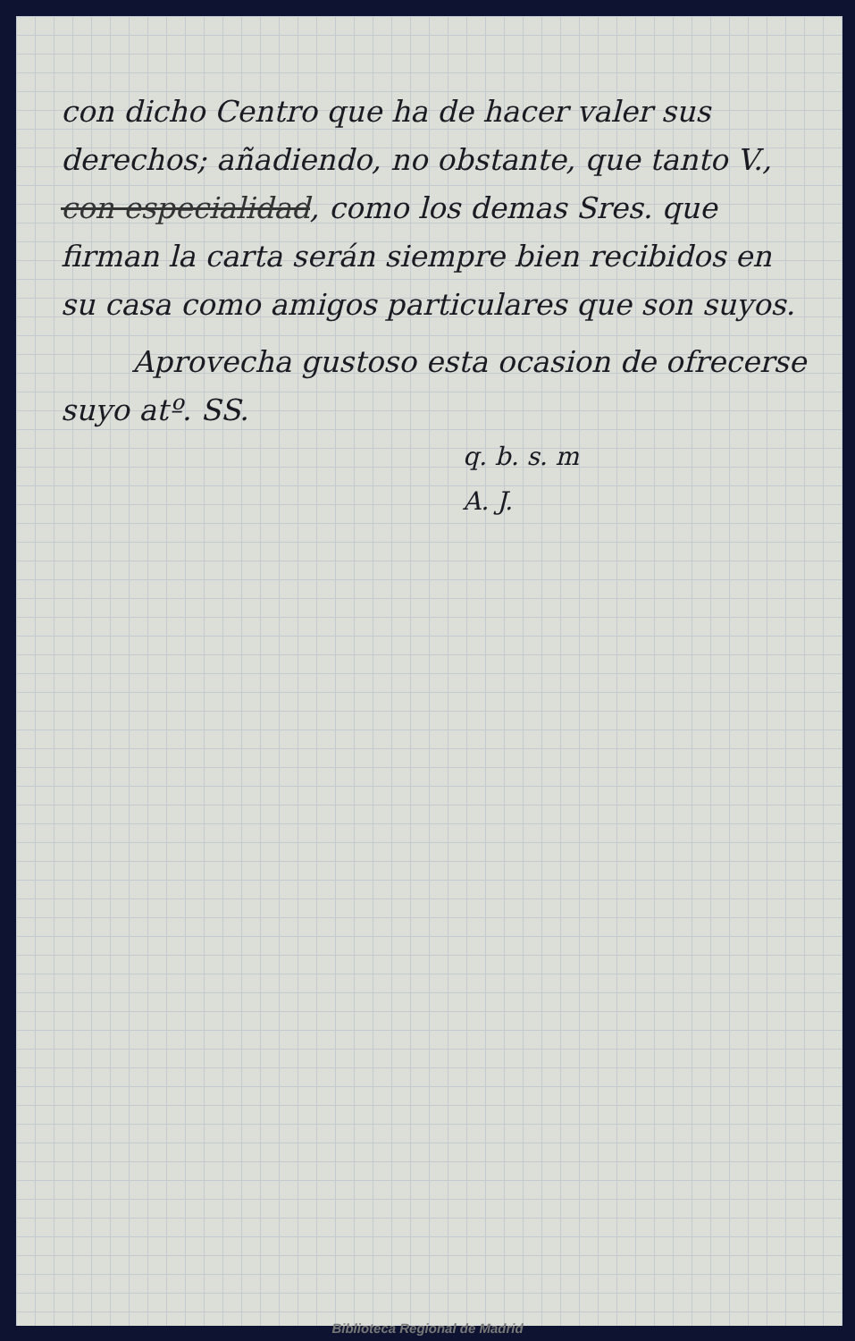con dicho Centro que ha de hacer valer sus derechos; añadiendo, no obstante, que tanto V., con especialidad, como los demas Sres. que firman la carta serán siempre bien recibidos en su casa como amigos particulares que son suyos.
Aprovecha gustoso esta ocasion de ofrecerse suyo atº. SS.
q. b. s. m
A. J.
Biblioteca Regional de Madrid